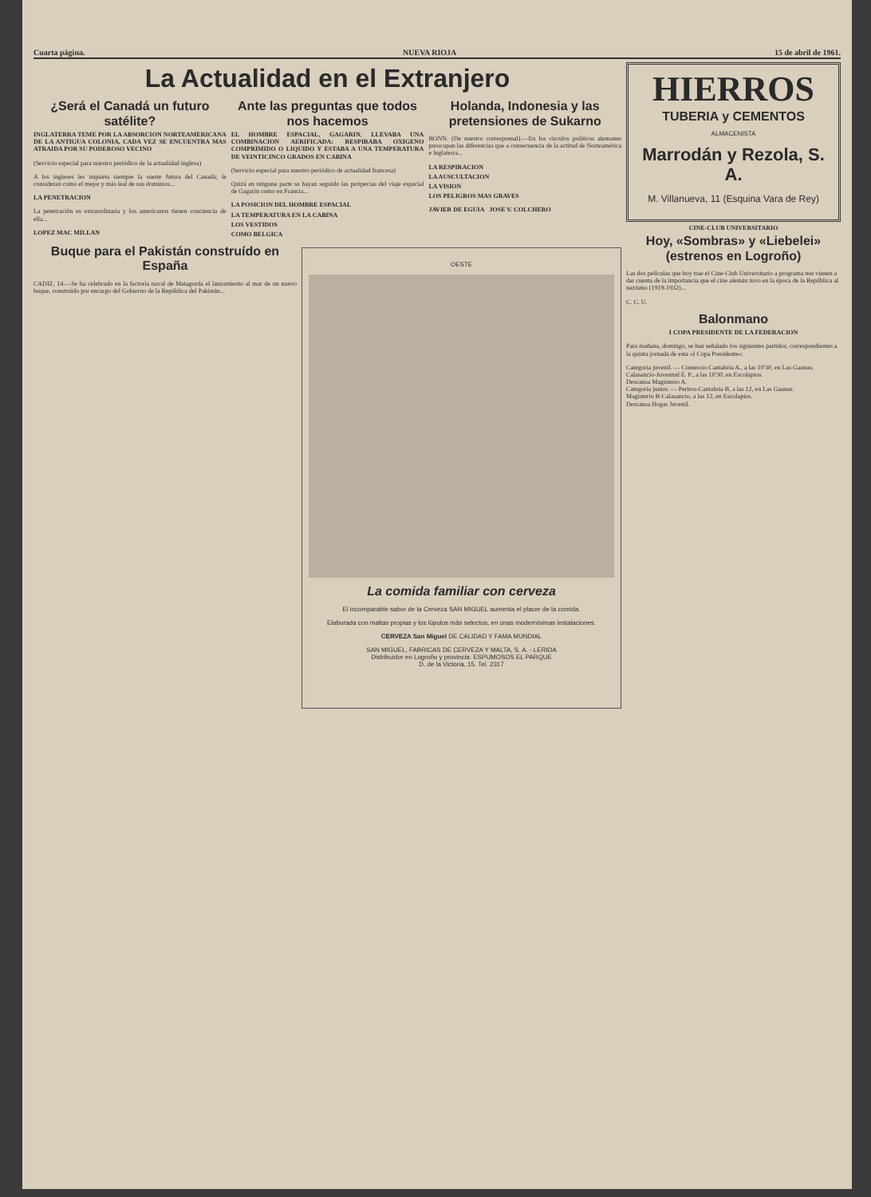Cuarta página. NUEVA RIOJA 15 de abril de 1961.
La Actualidad en el Extranjero
¿Será el Canadá un futuro satélite?
INGLATERRA TEME POR LA ABSORCION NORTEAMERICANA DE LA ANTIGUA COLONIA, CADA VEZ SE ENCUENTRA MAS ATRAIDA POR SU PODEROSO VECINO
(Servicio especial para nuestro periódico de la actualidad inglesa)
A los ingleses les inquieta siempre la suerte futura del Canadá; le consideran como el mejor y más leal de sus dominios...
LA PENETRACION
La penetración es extraordinaria y los americanos tienen conciencia de ella...
LOPEZ MAC MILLAN
Ante las preguntas que todos nos hacemos
EL HOMBRE ESPACIAL, GAGARIN, LLEVABA UNA COMBINACION AERIFICADA: RESPIRABA OXIGENO COMPRIMIDO O LIQUIDO Y ESTABA A UNA TEMPERATURA DE VEINTICINCO GRADOS EN CABINA
(Servicio especial para nuestro periódico de actualidad francesa)
Quizá en ninguna parte se hayan seguido las peripecias del viaje espacial de Gagarin como en Francia...
LA POSICION DEL HOMBRE ESPACIAL
LA TEMPERATURA EN LA CABINA
LOS VESTIDOS
COMO BELGICA
Holanda, Indonesia y las pretensiones de Sukarno
BONN. (De nuestro corresponsal).—En los círculos políticos alemanes preocupan las diferencias que a consecuencia de la actitud de Norteamérica e Inglaterra...
LA RESPIRACION
LA AUSCULTACION
LA VISION
LOS PELIGROS MAS GRAVES
JAVIER DE EGUIA JOSE V. COLCHERO
Buque para el Pakistán construído en España
CADIZ, 14.—Se ha celebrado en la factoría naval de Matagorda el lanzamiento al mar de un nuevo buque, construido por encargo del Gobierno de la República del Pakistán...
OESTE
La comida familiar con cerveza
El incomparable sabor de la Cerveza SAN MIGUEL aumenta el placer de la comida.
Elaborada con maltas propias y los lúpulos más selectos, en unas modernísimas instalaciones.
CERVEZA San Miguel DE CALIDAD Y FAMA MUNDIAL
SAN MIGUEL, FABRICAS DE CERVEZA Y MALTA, S. A. - LERIDA
Distribuidor en Logroño y provincia: ESPUMOSOS EL PARQUE
D. de la Victoria, 15. Tel. 2317
HIERROS
TUBERIA y CEMENTOS
ALMACENISTA
Marrodán y Rezola, S. A.
M. Villanueva, 11 (Esquina Vara de Rey)
CINE-CLUB UNIVERSITARIO
Hoy, «Sombras» y «Liebelei» (estrenos en Logroño)
Las dos películas que hoy trae el Cine-Club Universitario a programa nos vienen a dar cuenta de la importancia que el cine alemán tuvo en la época de la República al nazismo (1919-1932)...
C. C. U.
Balonmano
I COPA PRESIDENTE DE LA FEDERACION
Para mañana, domingo, se han señalado los siguientes partidos, correspondientes a la quinta jornada de esta «I Copa Presidente»:
Categoría juvenil. — Comercio-Cantabria A., a las 10'30, en Las Gaunas.
Calasancio-Juventud E. P., a las 10'30, en Escolapios.
Descansa Magisterio A.
Categoría junior. — Peritos-Cantabria B, a las 12, en Las Gaunas.
Magisterio B-Calasancio, a las 12, en Escolapios.
Descansa Hogar Juvenil.